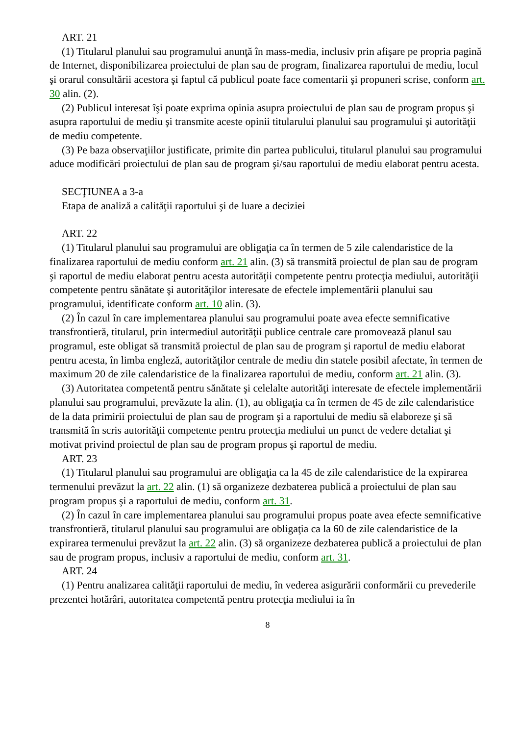ART. 21
(1) Titularul planului sau programului anunţă în mass-media, inclusiv prin afişare pe propria pagină de Internet, disponibilizarea proiectului de plan sau de program, finalizarea raportului de mediu, locul şi orarul consultării acestora şi faptul că publicul poate face comentarii şi propuneri scrise, conform art. 30 alin. (2).
(2) Publicul interesat îşi poate exprima opinia asupra proiectului de plan sau de program propus şi asupra raportului de mediu şi transmite aceste opinii titularului planului sau programului şi autorităţii de mediu competente.
(3) Pe baza observaţiilor justificate, primite din partea publicului, titularul planului sau programului aduce modificări proiectului de plan sau de program şi/sau raportului de mediu elaborat pentru acesta.
SECŢIUNEA a 3-a
Etapa de analiză a calităţii raportului şi de luare a deciziei
ART. 22
(1) Titularul planului sau programului are obligaţia ca în termen de 5 zile calendaristice de la finalizarea raportului de mediu conform art. 21 alin. (3) să transmită proiectul de plan sau de program şi raportul de mediu elaborat pentru acesta autorităţii competente pentru protecţia mediului, autorităţii competente pentru sănătate şi autorităţilor interesate de efectele implementării planului sau programului, identificate conform art. 10 alin. (3).
(2) În cazul în care implementarea planului sau programului poate avea efecte semnificative transfrontieră, titularul, prin intermediul autorităţii publice centrale care promovează planul sau programul, este obligat să transmită proiectul de plan sau de program şi raportul de mediu elaborat pentru acesta, în limba engleză, autorităţilor centrale de mediu din statele posibil afectate, în termen de maximum 20 de zile calendaristice de la finalizarea raportului de mediu, conform art. 21 alin. (3).
(3) Autoritatea competentă pentru sănătate şi celelalte autorităţi interesate de efectele implementării planului sau programului, prevăzute la alin. (1), au obligaţia ca în termen de 45 de zile calendaristice de la data primirii proiectului de plan sau de program şi a raportului de mediu să elaboreze şi să transmită în scris autorităţii competente pentru protecţia mediului un punct de vedere detaliat şi motivat privind proiectul de plan sau de program propus şi raportul de mediu.
ART. 23
(1) Titularul planului sau programului are obligaţia ca la 45 de zile calendaristice de la expirarea termenului prevăzut la art. 22 alin. (1) să organizeze dezbaterea publică a proiectului de plan sau program propus şi a raportului de mediu, conform art. 31.
(2) În cazul în care implementarea planului sau programului propus poate avea efecte semnificative transfrontieră, titularul planului sau programului are obligaţia ca la 60 de zile calendaristice de la expirarea termenului prevăzut la art. 22 alin. (3) să organizeze dezbaterea publică a proiectului de plan sau de program propus, inclusiv a raportului de mediu, conform art. 31.
ART. 24
(1) Pentru analizarea calităţii raportului de mediu, în vederea asigurării conformării cu prevederile prezentei hotărâri, autoritatea competentă pentru protecţia mediului ia în
8